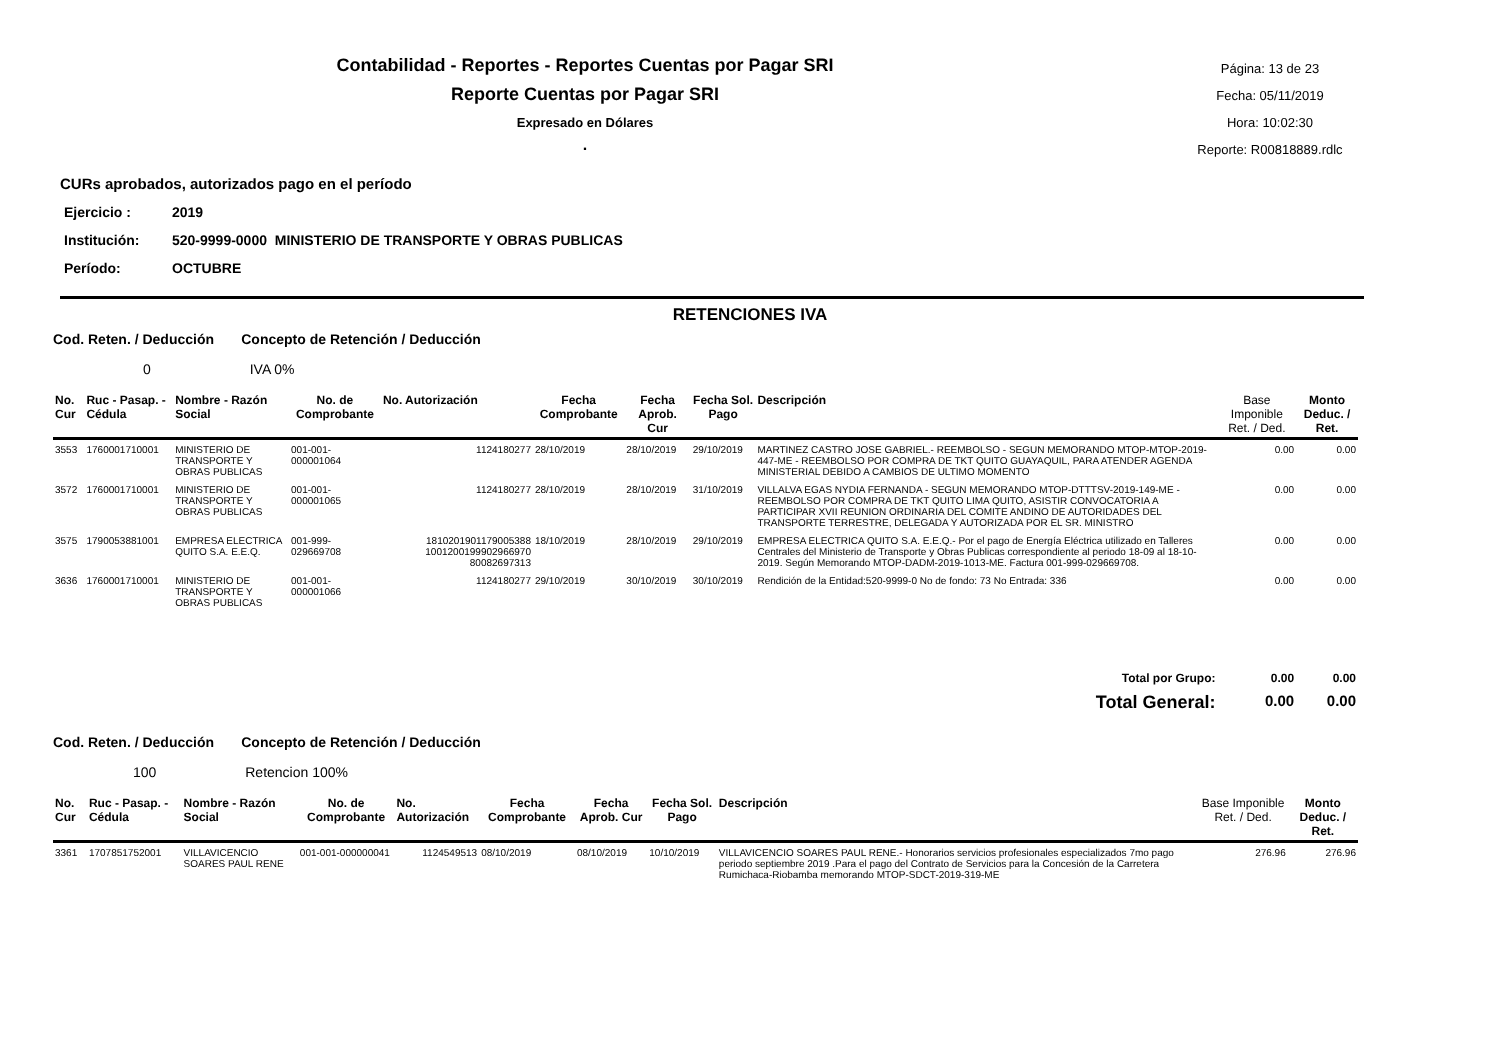Contabilidad - Reportes - Reportes Cuentas por Pagar SRI
Reporte Cuentas por Pagar SRI
Expresado en Dólares
.
Página: 13 de 23
Fecha: 05/11/2019
Hora: 10:02:30
Reporte: R00818889.rdlc
CURs aprobados, autorizados pago en el período
Ejercicio : 2019
Institución: 520-9999-0000 MINISTERIO DE TRANSPORTE Y OBRAS PUBLICAS
Período: OCTUBRE
RETENCIONES IVA
Cod. Reten. / Deducción Concepto de Retención / Deducción
0 IVA 0%
| No. Cur | Ruc - Pasap. - Cédula | Nombre - Razón Social | No. de Comprobante | No. Autorización | Fecha Comprobante | Fecha Aprob. Cur | Fecha Sol. Pago | Descripción | Base Imponible Ret. / Ded. | Monto Deduc. / Ret. |
| --- | --- | --- | --- | --- | --- | --- | --- | --- | --- | --- |
| 3553 | 1760001710001 | MINISTERIO DE TRANSPORTE Y OBRAS PUBLICAS | 001-001-000001064 | 1124180277 | 28/10/2019 | 28/10/2019 | 29/10/2019 | MARTINEZ CASTRO JOSE GABRIEL.- REEMBOLSO - SEGUN MEMORANDO MTOP-MTOP-2019-447-ME - REEMBOLSO POR COMPRA DE TKT QUITO GUAYAQUIL, PARA ATENDER AGENDA MINISTERIAL DEBIDO A CAMBIOS DE ULTIMO MOMENTO | 0.00 | 0.00 |
| 3572 | 1760001710001 | MINISTERIO DE TRANSPORTE Y OBRAS PUBLICAS | 001-001-000001065 | 1124180277 | 28/10/2019 | 28/10/2019 | 31/10/2019 | VILLALVA EGAS NYDIA FERNANDA - SEGUN MEMORANDO MTOP-DTTTSV-2019-149-ME - REEMBOLSO POR COMPRA DE TKT QUITO LIMA QUITO, ASISTIR CONVOCATORIA A PARTICIPAR XVII REUNION ORDINARIA DEL COMITE ANDINO DE AUTORIDADES DEL TRANSPORTE TERRESTRE, DELEGADA Y AUTORIZADA POR EL SR. MINISTRO | 0.00 | 0.00 |
| 3575 | 1790053881001 | EMPRESA ELECTRICA QUITO S.A. E.E.Q. | 001-999-029669708 | 1810201901179005388 1001200199902966970 80082697313 | 18/10/2019 | 28/10/2019 | 29/10/2019 | EMPRESA ELECTRICA QUITO S.A. E.E.Q.- Por el pago de Energía Eléctrica utilizado en Talleres Centrales del Ministerio de Transporte y Obras Publicas correspondiente al periodo 18-09 al 18-10-2019. Según Memorando MTOP-DADM-2019-1013-ME. Factura 001-999-029669708. | 0.00 | 0.00 |
| 3636 | 1760001710001 | MINISTERIO DE TRANSPORTE Y OBRAS PUBLICAS | 001-001-000001066 | 1124180277 | 29/10/2019 | 30/10/2019 | 30/10/2019 | Rendición de la Entidad:520-9999-0 No de fondo: 73 No Entrada: 336 | 0.00 | 0.00 |
| Total por Grupo: | | | | | | | | | 0.00 | 0.00 |
| Total General: | | | | | | | | | 0.00 | 0.00 |
Cod. Reten. / Deducción Concepto de Retención / Deducción
100 Retencion 100%
| No. Cur | Ruc - Pasap. - Cédula | Nombre - Razón Social | No. de Comprobante | No. Autorización | Fecha Comprobante | Fecha Aprob. Cur | Fecha Sol. Pago | Descripción | Base Imponible Ret. / Ded. | Monto Deduc. / Ret. |
| --- | --- | --- | --- | --- | --- | --- | --- | --- | --- | --- |
| 3361 | 1707851752001 | VILLAVICENCIO SOARES PAUL RENE | 001-001-000000041 | 1124549513 | 08/10/2019 | 08/10/2019 | 10/10/2019 | VILLAVICENCIO SOARES PAUL RENE.- Honorarios servicios profesionales especializados 7mo pago periodo septiembre 2019 .Para el pago del Contrato de Servicios para la Concesión de la Carretera Rumichaca-Riobamba memorando MTOP-SDCT-2019-319-ME | 276.96 | 276.96 |